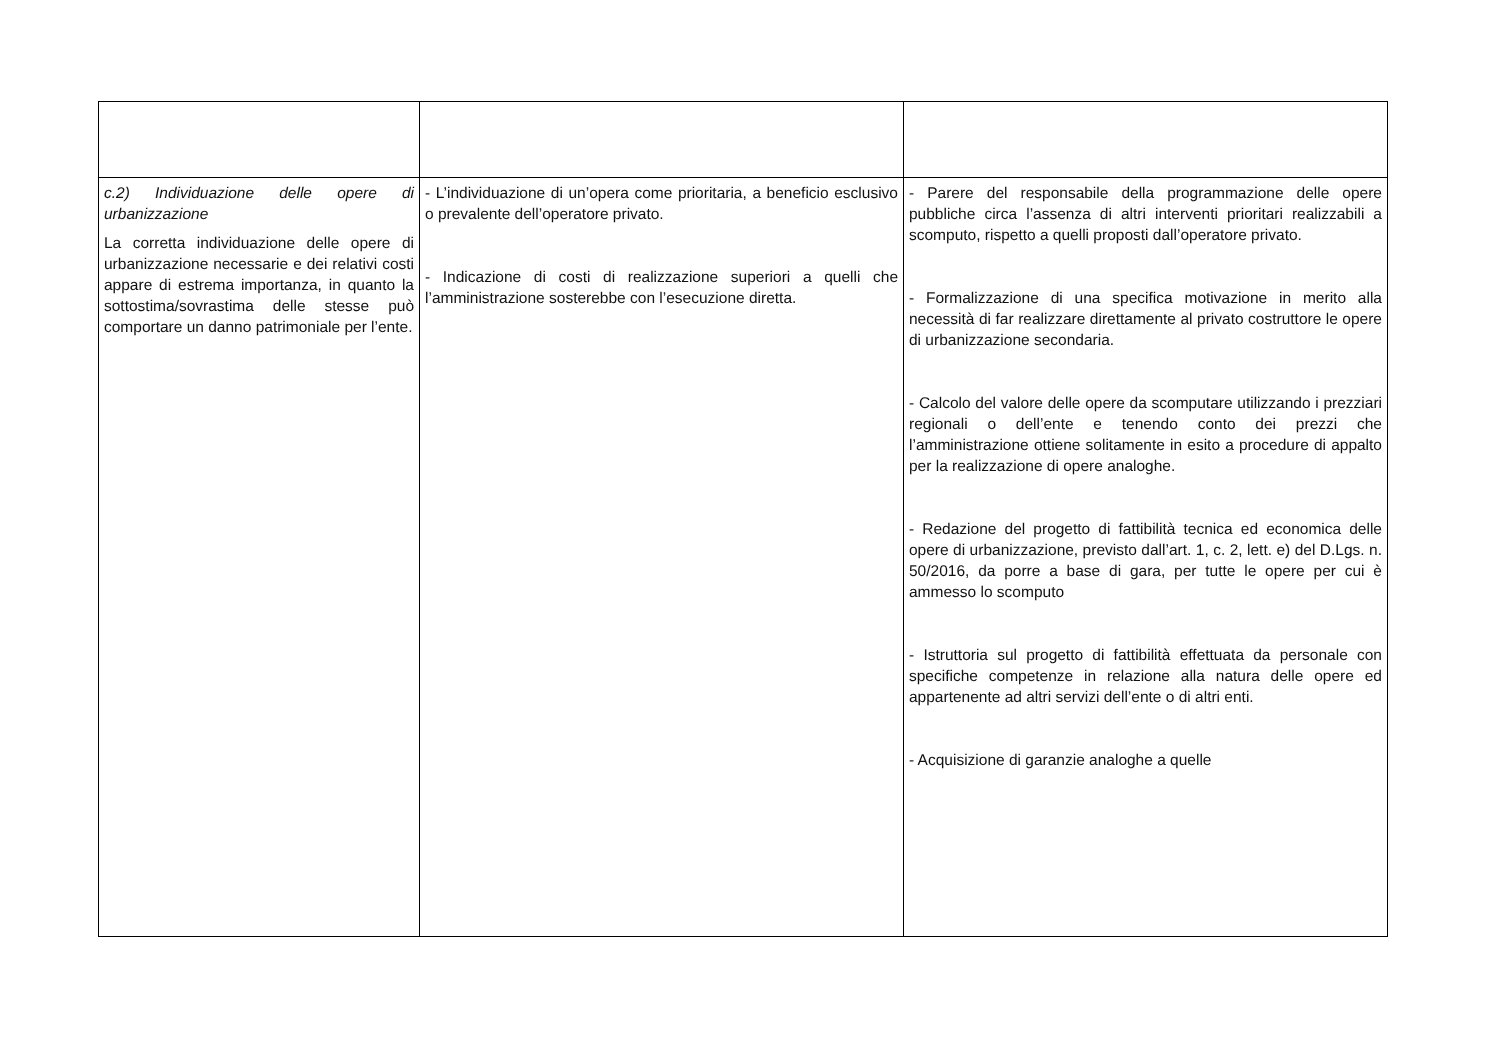| c.2) Individuazione delle opere di urbanizzazione La corretta individuazione delle opere di urbanizzazione necessarie e dei relativi costi appare di estrema importanza, in quanto la sottostima/sovrastima delle stesse può comportare un danno patrimoniale per l’ente. | - L’individuazione di un’opera come prioritaria, a beneficio esclusivo o prevalente dell’operatore privato. - Indicazione di costi di realizzazione superiori a quelli che l’amministrazione sosterebbe con l’esecuzione diretta. | - Parere del responsabile della programmazione delle opere pubbliche circa l’assenza di altri interventi prioritari realizzabili a scomputo, rispetto a quelli proposti dall’operatore privato. - Formalizzazione di una specifica motivazione in merito alla necessità di far realizzare direttamente al privato costruttore le opere di urbanizzazione secondaria. - Calcolo del valore delle opere da scomputare utilizzando i prezziari regionali o dell’ente e tenendo conto dei prezzi che l’amministrazione ottiene solitamente in esito a procedure di appalto per la realizzazione di opere analoghe. - Redazione del progetto di fattibilità tecnica ed economica delle opere di urbanizzazione, previsto dall’art. 1, c. 2, lett. e) del D.Lgs. n. 50/2016, da porre a base di gara, per tutte le opere per cui è ammesso lo scomputo - Istruttoria sul progetto di fattibilità effettuata da personale con specifiche competenze in relazione alla natura delle opere ed appartenente ad altri servizi dell’ente o di altri enti. - Acquisizione di garanzie analoghe a quelle |